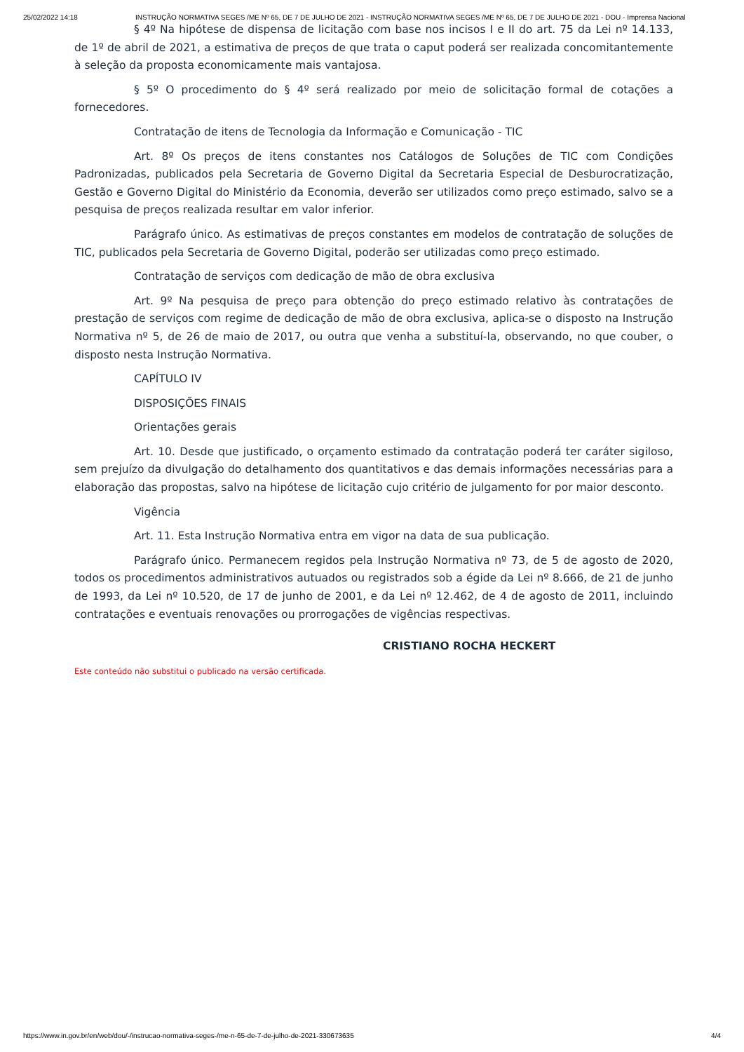25/02/2022 14:18 INSTRUÇÃO NORMATIVA SEGES /ME Nº 65, DE 7 DE JULHO DE 2021 - INSTRUÇÃO NORMATIVA SEGES /ME Nº 65, DE 7 DE JULHO DE 2021 - DOU - Imprensa Nacional
§ 4º Na hipótese de dispensa de licitação com base nos incisos I e II do art. 75 da Lei nº 14.133, de 1º de abril de 2021, a estimativa de preços de que trata o caput poderá ser realizada concomitantemente à seleção da proposta economicamente mais vantajosa.
§ 5º O procedimento do § 4º será realizado por meio de solicitação formal de cotações a fornecedores.
Contratação de itens de Tecnologia da Informação e Comunicação - TIC
Art. 8º Os preços de itens constantes nos Catálogos de Soluções de TIC com Condições Padronizadas, publicados pela Secretaria de Governo Digital da Secretaria Especial de Desburocratização, Gestão e Governo Digital do Ministério da Economia, deverão ser utilizados como preço estimado, salvo se a pesquisa de preços realizada resultar em valor inferior.
Parágrafo único. As estimativas de preços constantes em modelos de contratação de soluções de TIC, publicados pela Secretaria de Governo Digital, poderão ser utilizadas como preço estimado.
Contratação de serviços com dedicação de mão de obra exclusiva
Art. 9º Na pesquisa de preço para obtenção do preço estimado relativo às contratações de prestação de serviços com regime de dedicação de mão de obra exclusiva, aplica-se o disposto na Instrução Normativa nº 5, de 26 de maio de 2017, ou outra que venha a substituí-la, observando, no que couber, o disposto nesta Instrução Normativa.
CAPÍTULO IV
DISPOSIÇÕES FINAIS
Orientações gerais
Art. 10. Desde que justificado, o orçamento estimado da contratação poderá ter caráter sigiloso, sem prejuízo da divulgação do detalhamento dos quantitativos e das demais informações necessárias para a elaboração das propostas, salvo na hipótese de licitação cujo critério de julgamento for por maior desconto.
Vigência
Art. 11. Esta Instrução Normativa entra em vigor na data de sua publicação.
Parágrafo único. Permanecem regidos pela Instrução Normativa nº 73, de 5 de agosto de 2020, todos os procedimentos administrativos autuados ou registrados sob a égide da Lei nº 8.666, de 21 de junho de 1993, da Lei nº 10.520, de 17 de junho de 2001, e da Lei nº 12.462, de 4 de agosto de 2011, incluindo contratações e eventuais renovações ou prorrogações de vigências respectivas.
CRISTIANO ROCHA HECKERT
Este conteúdo não substitui o publicado na versão certificada.
https://www.in.gov.br/en/web/dou/-/instrucao-normativa-seges-/me-n-65-de-7-de-julho-de-2021-330673635 4/4